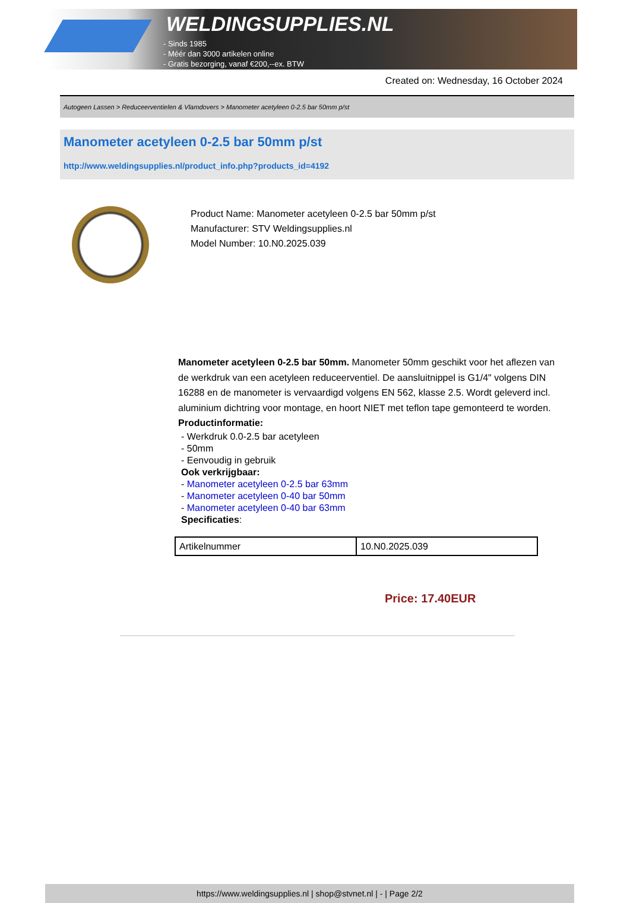WELDINGSUPPLIES.NL
- Sinds 1985
- Méér dan 3000 artikelen online
- Gratis bezorging, vanaf €200,--ex. BTW
Created on: Wednesday, 16 October 2024
Autogeen Lassen > Reduceerventielen & Vlamdovers > Manometer acetyleen 0-2.5 bar 50mm p/st
Manometer acetyleen 0-2.5 bar 50mm p/st
http://www.weldingsupplies.nl/product_info.php?products_id=4192
Product Name: Manometer acetyleen 0-2.5 bar 50mm p/st
Manufacturer: STV Weldingsupplies.nl
Model Number: 10.N0.2025.039
Manometer acetyleen 0-2.5 bar 50mm. Manometer 50mm geschikt voor het aflezen van de werkdruk van een acetyleen reduceerventiel. De aansluitnippel is G1/4" volgens DIN 16288 en de manometer is vervaardigd volgens EN 562, klasse 2.5. Wordt geleverd incl. aluminium dichtring voor montage, en hoort NIET met teflon tape gemonteerd te worden.
Productinformatie:
- Werkdruk 0.0-2.5 bar acetyleen
- 50mm
- Eenvoudig in gebruik
Ook verkrijgbaar:
- Manometer acetyleen 0-2.5 bar 63mm
- Manometer acetyleen 0-40 bar 50mm
- Manometer acetyleen 0-40 bar 63mm
Specificaties:
| Artikelnummer | 10.N0.2025.039 |
Price: 17.40EUR
https://www.weldingsupplies.nl | shop@stvnet.nl | - | Page 2/2